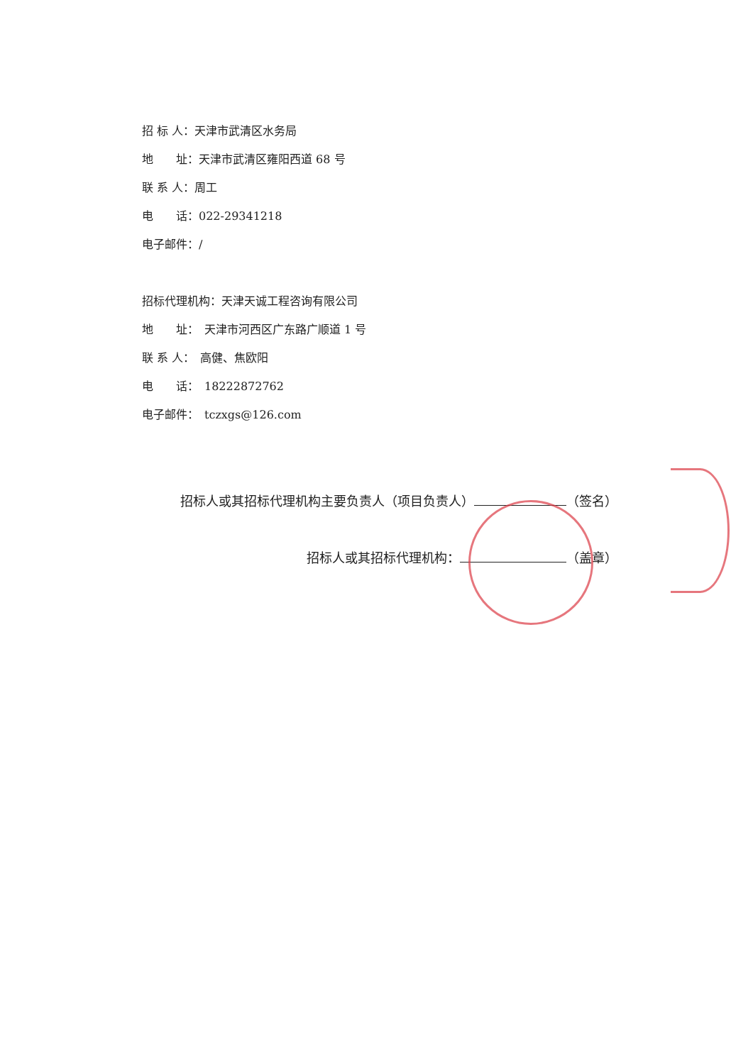招 标 人：天津市武清区水务局
地　　址：天津市武清区雍阳西道 68 号
联 系 人：周工
电　　话：022-29341218
电子邮件：/
招标代理机构：天津天诚工程咨询有限公司
地　　址：　天津市河西区广东路广顺道 1 号
联 系 人：　高健、焦欧阳
电　　话：　18222872762
电子邮件：　tczxgs@126.com
招标人或其招标代理机构主要负责人（项目负责人） （签名）
招标人或其招标代理机构： （盖章）